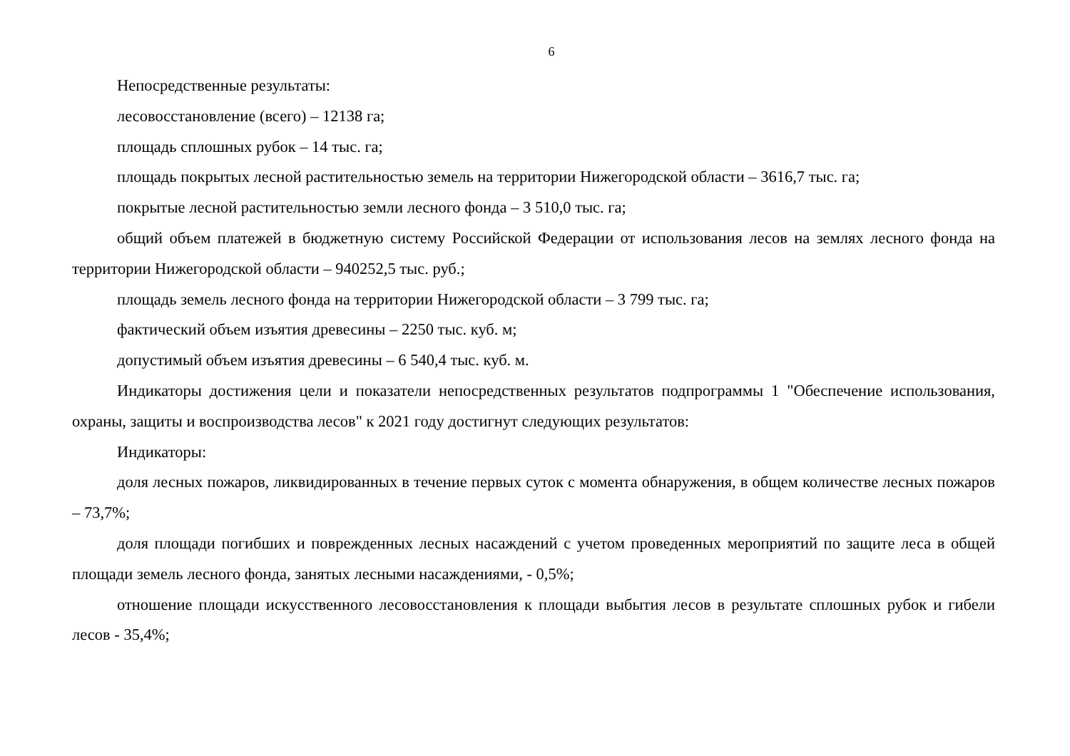6
Непосредственные результаты:
лесовосстановление (всего) – 12138 га;
площадь сплошных рубок – 14 тыс. га;
площадь покрытых лесной растительностью земель на территории Нижегородской области – 3616,7 тыс. га;
покрытые лесной растительностью земли лесного фонда – 3 510,0 тыс. га;
общий объем платежей в бюджетную систему Российской Федерации от использования лесов на землях лесного фонда на территории Нижегородской области – 940252,5 тыс. руб.;
площадь земель лесного фонда на территории Нижегородской области – 3 799 тыс. га;
фактический объем изъятия древесины – 2250 тыс. куб. м;
допустимый объем изъятия древесины – 6 540,4 тыс. куб. м.
Индикаторы достижения цели и показатели непосредственных результатов подпрограммы 1 "Обеспечение использования, охраны, защиты и воспроизводства лесов" к 2021 году достигнут следующих результатов:
Индикаторы:
доля лесных пожаров, ликвидированных в течение первых суток с момента обнаружения, в общем количестве лесных пожаров – 73,7%;
доля площади погибших и поврежденных лесных насаждений с учетом проведенных мероприятий по защите леса в общей площади земель лесного фонда, занятых лесными насаждениями, - 0,5%;
отношение площади искусственного лесовосстановления к площади выбытия лесов в результате сплошных рубок и гибели лесов - 35,4%;